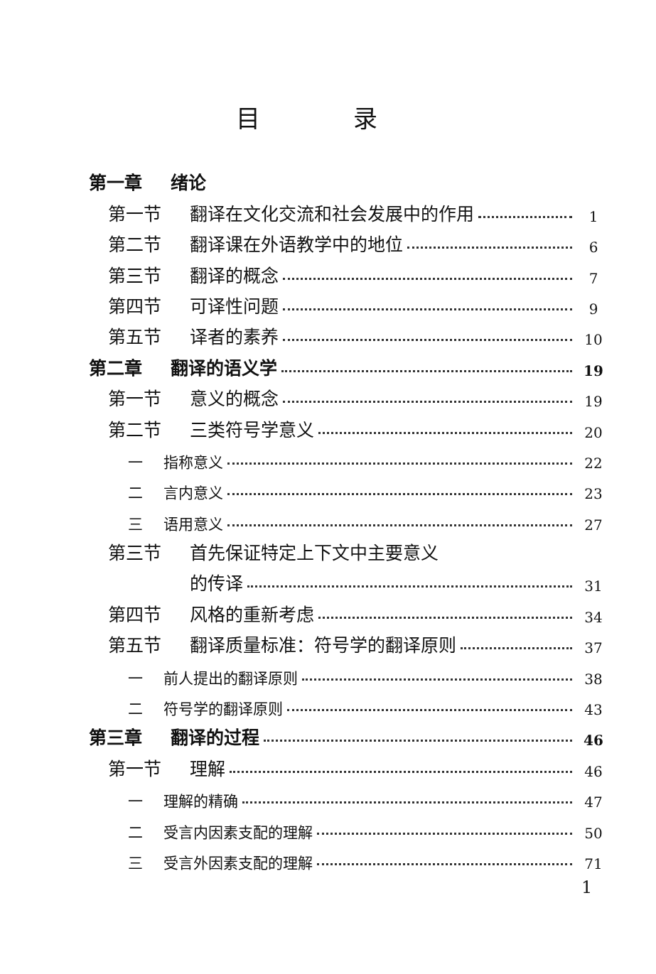目 录
第一章 绪论
第一节 翻译在文化交流和社会发展中的作用 1
第二节 翻译课在外语教学中的地位 6
第三节 翻译的概念 7
第四节 可译性问题 9
第五节 译者的素养 10
第二章 翻译的语义学 19
第一节 意义的概念 19
第二节 三类符号学意义 20
一 指称意义 22
二 言内意义 23
三 语用意义 27
第三节 首先保证特定上下文中主要意义
的传译 31
第四节 风格的重新考虑 34
第五节 翻译质量标准：符号学的翻译原则 37
一 前人提出的翻译原则 38
二 符号学的翻译原则 43
第三章 翻译的过程 46
第一节 理解 46
一 理解的精确 47
二 受言内因素支配的理解 50
三 受言外因素支配的理解 71
1